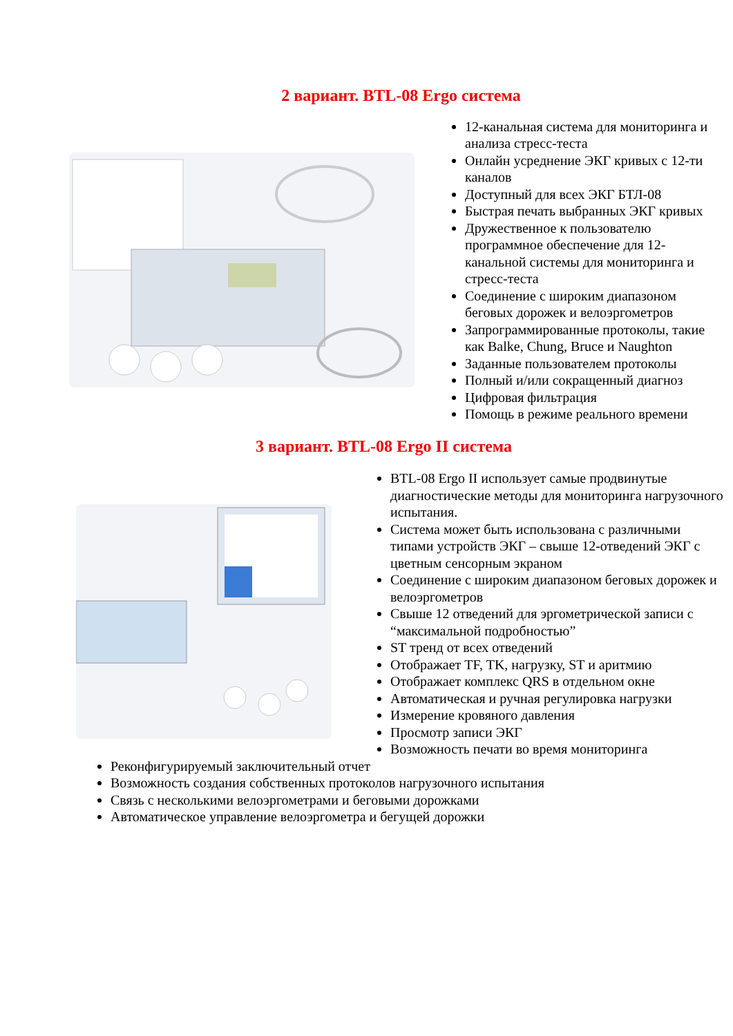2 вариант. BTL-08 Ergo система
12-канальная система для мониторинга и анализа стресс-теста
Онлайн усреднение ЭКГ кривых с 12-ти каналов
Доступный для всех ЭКГ БТЛ-08
Быстрая печать выбранных ЭКГ кривых
Дружественное к пользователю программное обеспечение для 12-канальной системы для мониторинга и стресс-теста
Соединение с широким диапазоном беговых дорожек и велоэргометров
Запрограммированные протоколы, такие как Balke, Chung, Bruce и Naughton
Заданные пользователем протоколы
Полный и/или сокращенный диагноз
Цифровая фильтрация
Помощь в режиме реального времени
3 вариант. BTL-08 Ergo II система
BTL-08 Ergo II использует самые продвинутые диагностические методы для мониторинга нагрузочного испытания.
Система может быть использована с различными типами устройств ЭКГ – свыше 12-отведений ЭКГ с цветным сенсорным экраном
Соединение с широким диапазоном беговых дорожек и велоэргометров
Свыше 12 отведений для эргометрической записи с “максимальной подробностью”
ST тренд от всех отведений
Отображает TF, TK, нагрузку, ST и аритмию
Отображает комплекс QRS в отдельном окне
Автоматическая и ручная регулировка нагрузки
Измерение кровяного давления
Просмотр записи ЭКГ
Возможность печати во время мониторинга
Реконфигурируемый заключительный отчет
Возможность создания собственных протоколов нагрузочного испытания
Связь с несколькими велоэргометрами и беговыми дорожками
Автоматическое управление велоэргометра и бегущей дорожки